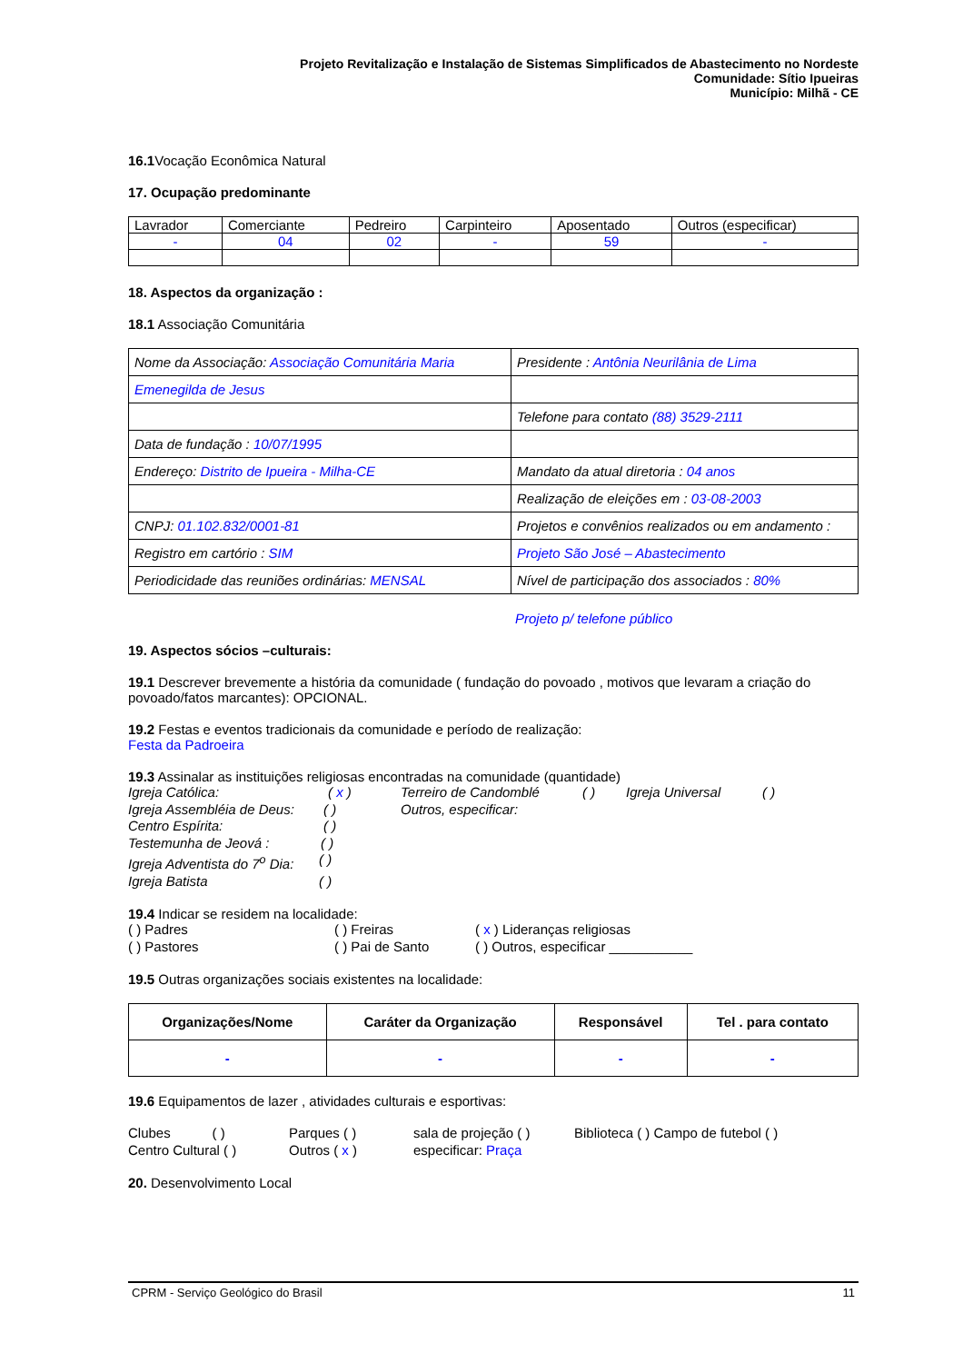Projeto Revitalização e Instalação de Sistemas Simplificados de Abastecimento no Nordeste
Comunidade: Sítio Ipueiras
Município: Milhã - CE
16.1 Vocação Econômica Natural
17. Ocupação predominante
| Lavrador | Comerciante | Pedreiro | Carpinteiro | Aposentado | Outros (especificar) |
| - | 04 | 02 | - | 59 | - |
18. Aspectos da organização :
18.1 Associação Comunitária
| Nome da Associação: Associação Comunitária Maria | Presidente : Antônia Neurilânia de Lima |
| Emenegilda de Jesus | |
| | Telefone para contato (88) 3529-2111 |
| Data de fundação : 10/07/1995 | |
| Endereço: Distrito de Ipueira - Milha-CE | Mandato da atual diretoria : 04 anos |
| | Realização de eleições em : 03-08-2003 |
| CNPJ: 01.102.832/0001-81 | Projetos e convênios realizados ou em andamento : |
| Registro em cartório : SIM | Projeto São José – Abastecimento |
| Periodicidade das reuniões ordinárias: MENSAL | Nível de participação dos associados : 80% |
Projeto p/ telefone público
19. Aspectos sócios –culturais:
19.1 Descrever brevemente a história da comunidade ( fundação do povoado , motivos que levaram a criação do povoado/fatos marcantes): OPCIONAL.
19.2 Festas e eventos tradicionais da comunidade e período de realização:
Festa da Padroeira
19.3 Assinalar as instituições religiosas encontradas na comunidade (quantidade)
Igreja Católica: ( x ) Terreiro de Candomblé ( ) Igreja Universal ( )
Igreja Assembléia de Deus: ( ) Outros, especificar:
Centro Espírita: ( )
Testemunha de Jeová : ( )
Igreja Adventista do 7<sup>o</sup> Dia: ( )
Igreja Batista ( )
19.4 Indicar se residem na localidade:
( ) Padres ( ) Freiras ( x ) Lideranças religiosas
( ) Pastores ( ) Pai de Santo ( ) Outros, especificar ___________
19.5 Outras organizações sociais existentes na localidade:
| Organizações/Nome | Caráter da Organização | Responsável | Tel . para contato |
| --- | --- | --- | --- |
| - | - | - | - |
19.6 Equipamentos de lazer , atividades culturais e esportivas:
Clubes ( ) Parques ( ) sala de projeção ( ) Biblioteca ( ) Campo de futebol ( )
Centro Cultural ( ) Outros ( x ) especificar: Praça
20. Desenvolvimento Local
CPRM - Serviço Geológico do Brasil 11